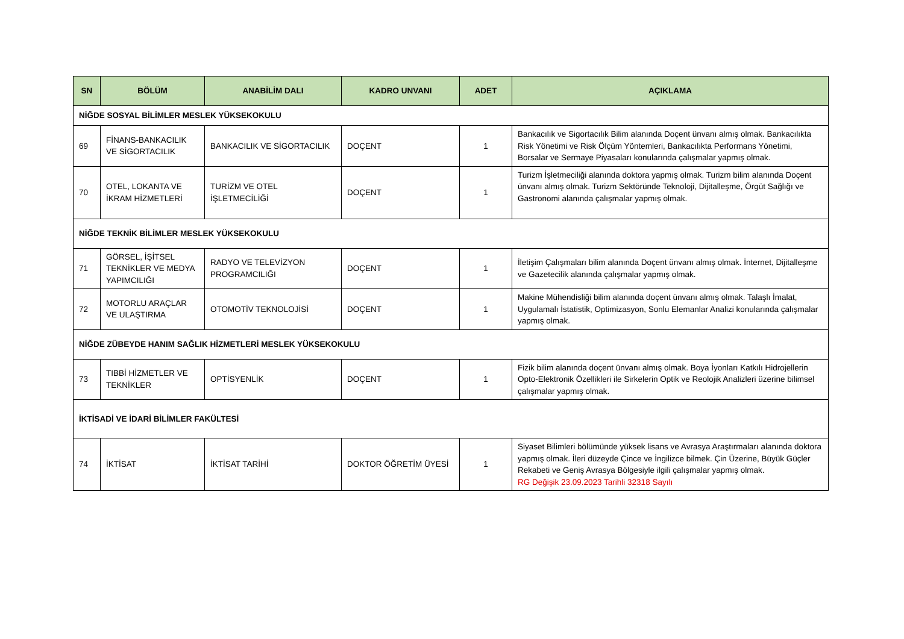| SN | BÖLÜM | ANABİLİM DALI | KADRO UNVANI | ADET | AÇIKLAMA |
| --- | --- | --- | --- | --- | --- |
| NİĞDE SOSYAL BİLİMLER MESLEK YÜKSEKOKULU | | | | | |
| 69 | FİNANS-BANKACILIK VE SİGORTACILIK | BANKACILIK VE SİGORTACILIK | DOÇENT | 1 | Bankacılık ve Sigortacılık Bilim alanında Doçent ünvanı almış olmak. Bankacılıkta Risk Yönetimi ve Risk Ölçüm Yöntemleri, Bankacılıkta Performans Yönetimi, Borsalar ve Sermaye Piyasaları konularında çalışmalar yapmış olmak. |
| 70 | OTEL, LOKANTA VE İKRAM HİZMETLERİ | TURİZM VE OTEL İŞLETMECİLİĞİ | DOÇENT | 1 | Turizm İşletmeciliği alanında doktora yapmış olmak. Turizm bilim alanında Doçent ünvanı almış olmak. Turizm Sektöründe Teknoloji, Dijitalleşme, Örgüt Sağlığı ve Gastronomi alanında çalışmalar yapmış olmak. |
| NİĞDE TEKNİK BİLİMLER MESLEK YÜKSEKOKULU | | | | | |
| 71 | GÖRSEL, İŞİTSEL TEKNİKLER VE MEDYA YAPIMCILIĞI | RADYO VE TELEVİZYON PROGRAMCILIĞI | DOÇENT | 1 | İletişim Çalışmaları bilim alanında Doçent ünvanı almış olmak. İnternet, Dijitalleşme ve Gazetecilik alanında çalışmalar yapmış olmak. |
| 72 | MOTORLU ARAÇLAR VE ULAŞTIRMA | OTOMOTİV TEKNOLOJİSİ | DOÇENT | 1 | Makine Mühendisliği bilim alanında doçent ünvanı almış olmak. Talaşlı İmalat, Uygulamalı İstatistik, Optimizasyon, Sonlu Elemanlar Analizi konularında çalışmalar yapmış olmak. |
| NİĞDE ZÜBEYDE HANIM SAĞLIK HİZMETLERİ MESLEK YÜKSEKOKULU | | | | | |
| 73 | TIBBİ HİZMETLER VE TEKNİKLER | OPTİSYENLİK | DOÇENT | 1 | Fizik bilim alanında doçent ünvanı almış olmak. Boya İyonları Katkılı Hidrojellerin Opto-Elektronik Özellikleri ile Sirkelerin Optik ve Reolojik Analizleri üzerine bilimsel çalışmalar yapmış olmak. |
| İKTİSADİ VE İDARİ BİLİMLER FAKÜLTESİ | | | | | |
| 74 | İKTİSAT | İKTİSAT TARİHİ | DOKTOR ÖĞRETİM ÜYESİ | 1 | Siyaset Bilimleri bölümünde yüksek lisans ve Avrasya Araştırmaları alanında doktora yapmış olmak. İleri düzeyde Çince ve İngilizce bilmek. Çin Üzerine, Büyük Güçler Rekabeti ve Geniş Avrasya Bölgesiyle ilgili çalışmalar yapmış olmak. RG Değişik 23.09.2023 Tarihli 32318 Sayılı |